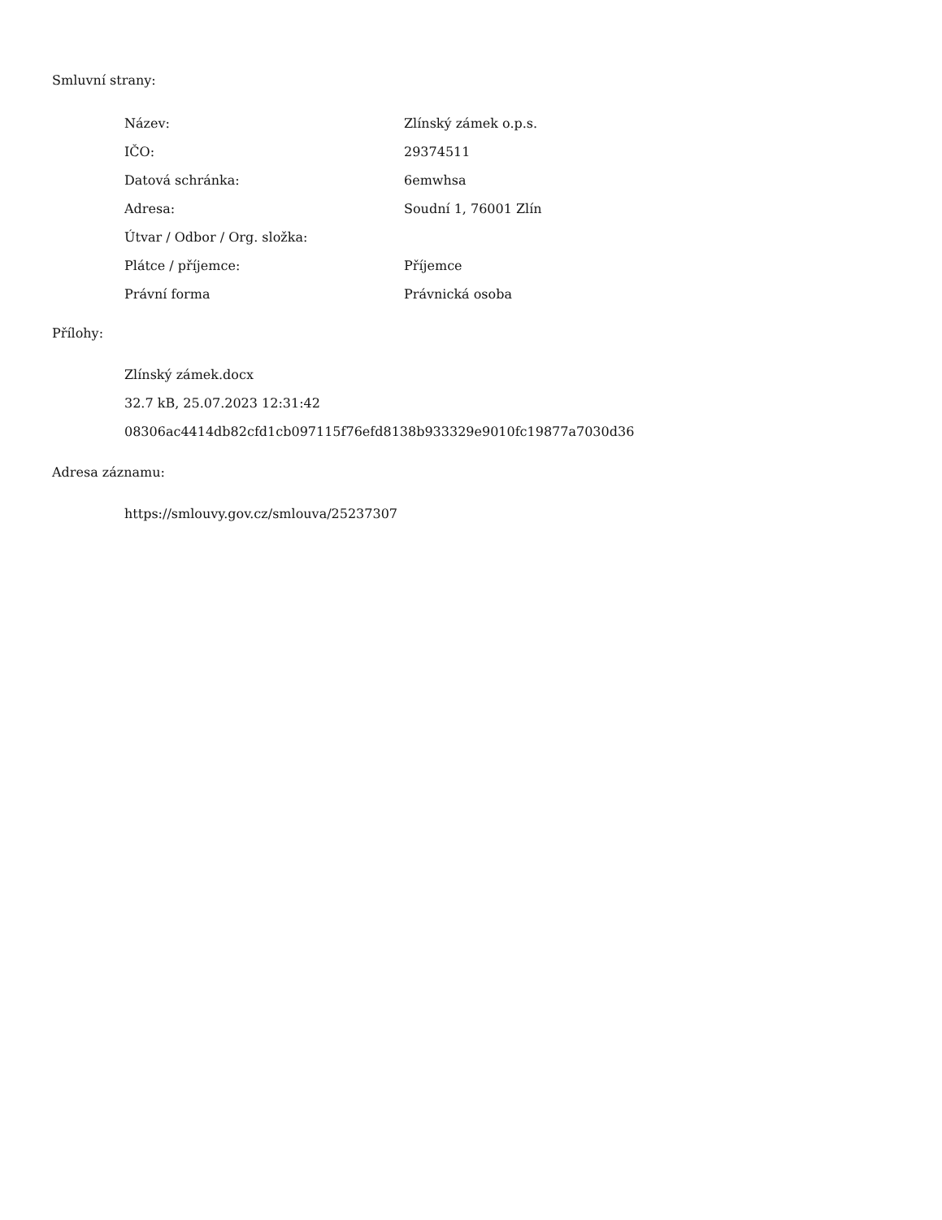Smluvní strany:
| Název: | Zlínský zámek o.p.s. |
| IČO: | 29374511 |
| Datová schránka: | 6emwhsa |
| Adresa: | Soudní 1, 76001 Zlín |
| Útvar / Odbor / Org. složka: | |
| Plátce / příjemce: | Příjemce |
| Právní forma | Právnická osoba |
Přílohy:
Zlínský zámek.docx
32.7 kB, 25.07.2023 12:31:42
08306ac4414db82cfd1cb097115f76efd8138b933329e9010fc19877a7030d36
Adresa záznamu:
https://smlouvy.gov.cz/smlouva/25237307